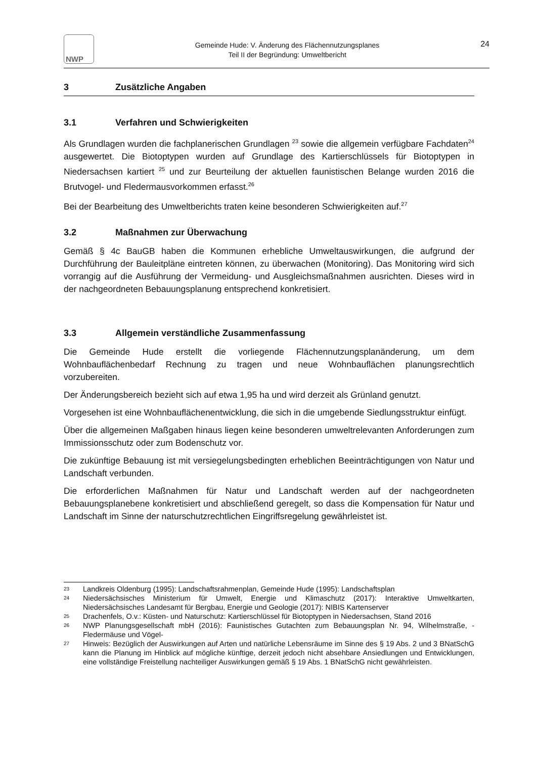NWP
Gemeinde Hude: V. Änderung des Flächennutzungsplanes
Teil II der Begründung: Umweltbericht
24
3 Zusätzliche Angaben
3.1 Verfahren und Schwierigkeiten
Als Grundlagen wurden die fachplanerischen Grundlagen <sup>23</sup> sowie die allgemein verfügbare Fachdaten<sup>24</sup> ausgewertet. Die Biotoptypen wurden auf Grundlage des Kartierschlüssels für Biotoptypen in Niedersachsen kartiert <sup>25</sup> und zur Beurteilung der aktuellen faunistischen Belange wurden 2016 die Brutvogel- und Fledermausvorkommen erfasst.<sup>26</sup>
Bei der Bearbeitung des Umweltberichts traten keine besonderen Schwierigkeiten auf.<sup>27</sup>
3.2 Maßnahmen zur Überwachung
Gemäß § 4c BauGB haben die Kommunen erhebliche Umweltauswirkungen, die aufgrund der Durchführung der Bauleitpläne eintreten können, zu überwachen (Monitoring). Das Monitoring wird sich vorrangig auf die Ausführung der Vermeidung- und Ausgleichsmaßnahmen ausrichten. Dieses wird in der nachgeordneten Bebauungsplanung entsprechend konkretisiert.
3.3 Allgemein verständliche Zusammenfassung
Die Gemeinde Hude erstellt die vorliegende Flächennutzungsplanänderung, um dem Wohnbauflächenbedarf Rechnung zu tragen und neue Wohnbauflächen planungsrechtlich vorzubereiten.
Der Änderungsbereich bezieht sich auf etwa 1,95 ha und wird derzeit als Grünland genutzt.
Vorgesehen ist eine Wohnbauflächenentwicklung, die sich in die umgebende Siedlungsstruktur einfügt.
Über die allgemeinen Maßgaben hinaus liegen keine besonderen umweltrelevanten Anforderungen zum Immissionsschutz oder zum Bodenschutz vor.
Die zukünftige Bebauung ist mit versiegelungsbedingten erheblichen Beeinträchtigungen von Natur und Landschaft verbunden.
Die erforderlichen Maßnahmen für Natur und Landschaft werden auf der nachgeordneten Bebauungsplanebene konkretisiert und abschließend geregelt, so dass die Kompensation für Natur und Landschaft im Sinne der naturschutzrechtlichen Eingriffsregelung gewährleistet ist.
23 Landkreis Oldenburg (1995): Landschaftsrahmenplan, Gemeinde Hude (1995): Landschaftsplan
24 Niedersächsisches Ministerium für Umwelt, Energie und Klimaschutz (2017): Interaktive Umweltkarten, Niedersächsisches Landesamt für Bergbau, Energie und Geologie (2017): NIBIS Kartenserver
25 Drachenfels, O.v.: Küsten- und Naturschutz: Kartierschlüssel für Biotoptypen in Niedersachsen, Stand 2016
26 NWP Planungsgesellschaft mbH (2016): Faunistisches Gutachten zum Bebauungsplan Nr. 94, Wilhelmstraße, - Fledermäuse und Vögel-
27 Hinweis: Bezüglich der Auswirkungen auf Arten und natürliche Lebensräume im Sinne des § 19 Abs. 2 und 3 BNatSchG kann die Planung im Hinblick auf mögliche künftige, derzeit jedoch nicht absehbare Ansiedlungen und Entwicklungen, eine vollständige Freistellung nachteiliger Auswirkungen gemäß § 19 Abs. 1 BNatSchG nicht gewährleisten.